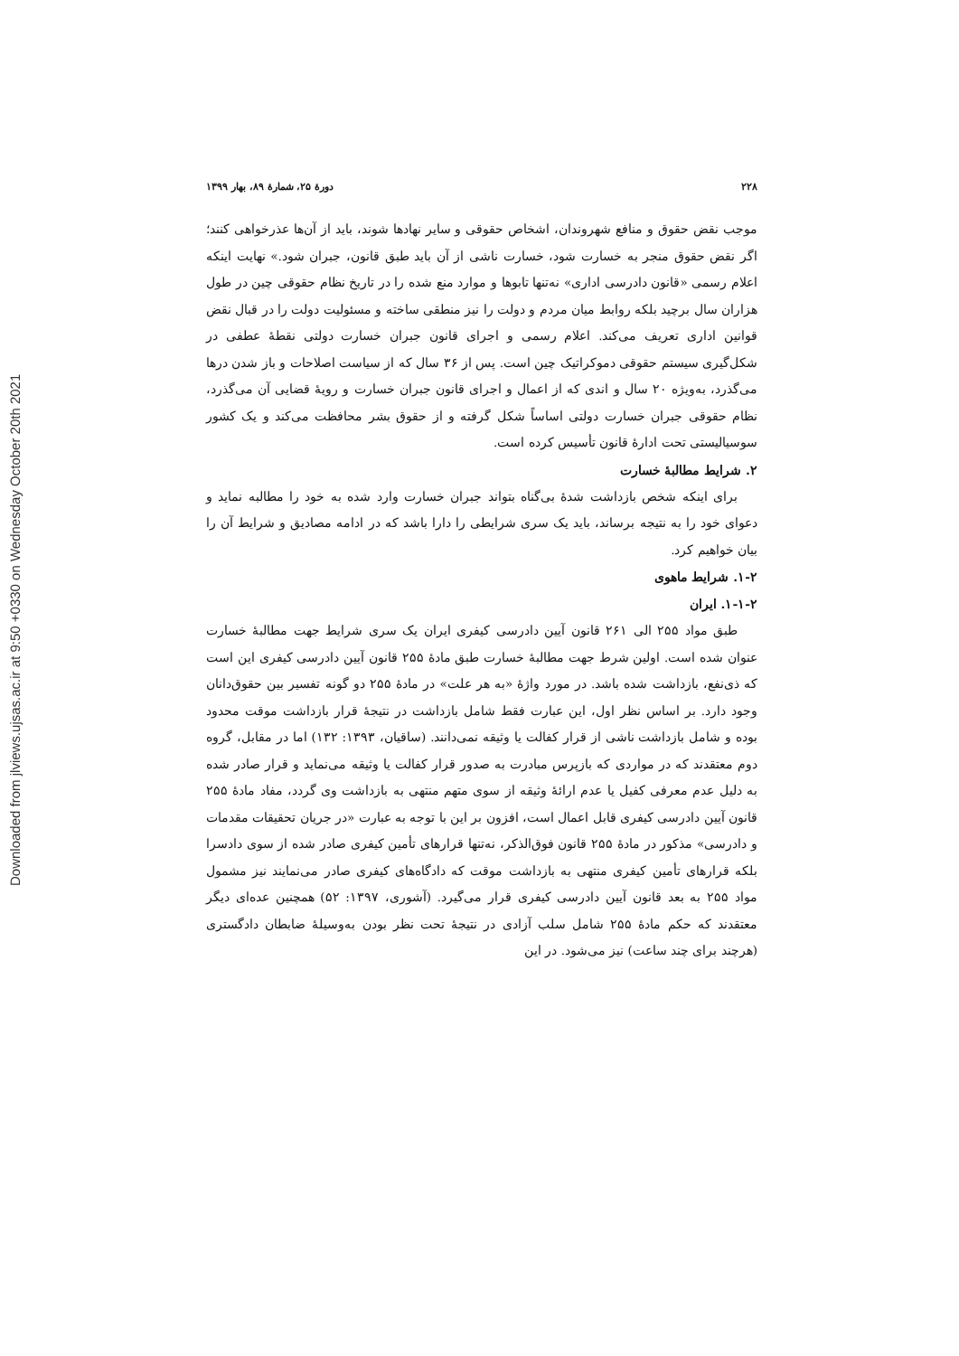Downloaded from jlviews.ujsas.ac.ir at 9:50 +0330 on Wednesday October 20th 2021
۲۲۸ دورهٔ ۲۵، شمارهٔ ۸۹، بهار ۱۳۹۹
موجب نقض حقوق و منافع شهروندان، اشخاص حقوقی و سایر نهادها شوند، باید از آن‌ها عذرخواهی کنند؛ اگر نقض حقوق منجر به خسارت شود، خسارت ناشی از آن باید طبق قانون، جبران شود.» نهایت اینکه اعلام رسمی «قانون دادرسی اداری» نه‌تنها تابوها و موارد منع شده را در تاریخ نظام حقوقی چین در طول هزاران سال برچید بلکه روابط میان مردم و دولت را نیز منطقی ساخته و مسئولیت دولت را در قبال نقض قوانین اداری تعریف می‌کند. اعلام رسمی و اجرای قانون جبران خسارت دولتی نقطهٔ عطفی در شکل‌گیری سیستم حقوقی دموکراتیک چین است. پس از ۳۶ سال که از سیاست اصلاحات و باز شدن درها می‌گذرد، به‌ویژه ۲۰ سال و اندی که از اعمال و اجرای قانون جبران خسارت و رویهٔ قضایی آن می‌گذرد، نظام حقوقی جبران خسارت دولتی اساساً شکل گرفته و از حقوق بشر محافظت می‌کند و یک کشور سوسیالیستی تحت ادارهٔ قانون تأسیس کرده است.
۲. شرایط مطالبهٔ خسارت
برای اینکه شخص بازداشت شدهٔ بی‌گناه بتواند جبران خسارت وارد شده به خود را مطالبه نماید و دعوای خود را به نتیجه برساند، باید یک سری شرایطی را دارا باشد که در ادامه مصادیق و شرایط آن را بیان خواهیم کرد.
۱-۲. شرایط ماهوی
۱-۱-۲. ایران
طبق مواد ۲۵۵ الی ۲۶۱ قانون آیین دادرسی کیفری ایران یک سری شرایط جهت مطالبهٔ خسارت عنوان شده است. اولین شرط جهت مطالبهٔ خسارت طبق مادهٔ ۲۵۵ قانون آیین دادرسی کیفری این است که ذی‌نفع، بازداشت شده باشد. در مورد واژهٔ «به هر علت» در مادهٔ ۲۵۵ دو گونه تفسیر بین حقوق‌دانان وجود دارد. بر اساس نظر اول، این عبارت فقط شامل بازداشت در نتیجهٔ قرار بازداشت موقت محدود بوده و شامل بازداشت ناشی از قرار کفالت یا وثیقه نمی‌دانند. (ساقیان، ۱۳۹۳: ۱۳۲) اما در مقابل، گروه دوم معتقدند که در مواردی که بازپرس مبادرت به صدور قرار کفالت یا وثیقه می‌نماید و قرار صادر شده به دلیل عدم معرفی کفیل یا عدم ارائهٔ وثیقه از سوی متهم منتهی به بازداشت وی گردد، مفاد مادهٔ ۲۵۵ قانون آیین دادرسی کیفری قابل اعمال است، افزون بر این با توجه به عبارت «در جریان تحقیقات مقدمات و دادرسی» مذکور در مادهٔ ۲۵۵ قانون فوق‌الذکر، نه‌تنها قرارهای تأمین کیفری صادر شده از سوی دادسرا بلکه قرارهای تأمین کیفری منتهی به بازداشت موقت که دادگاه‌های کیفری صادر می‌نمایند نیز مشمول مواد ۲۵۵ به بعد قانون آیین دادرسی کیفری قرار می‌گیرد. (آشوری، ۱۳۹۷: ۵۲) همچنین عده‌ای دیگر معتقدند که حکم مادهٔ ۲۵۵ شامل سلب آزادی در نتیجهٔ تحت نظر بودن به‌وسیلهٔ ضابطان دادگستری (هرچند برای چند ساعت) نیز می‌شود. در این